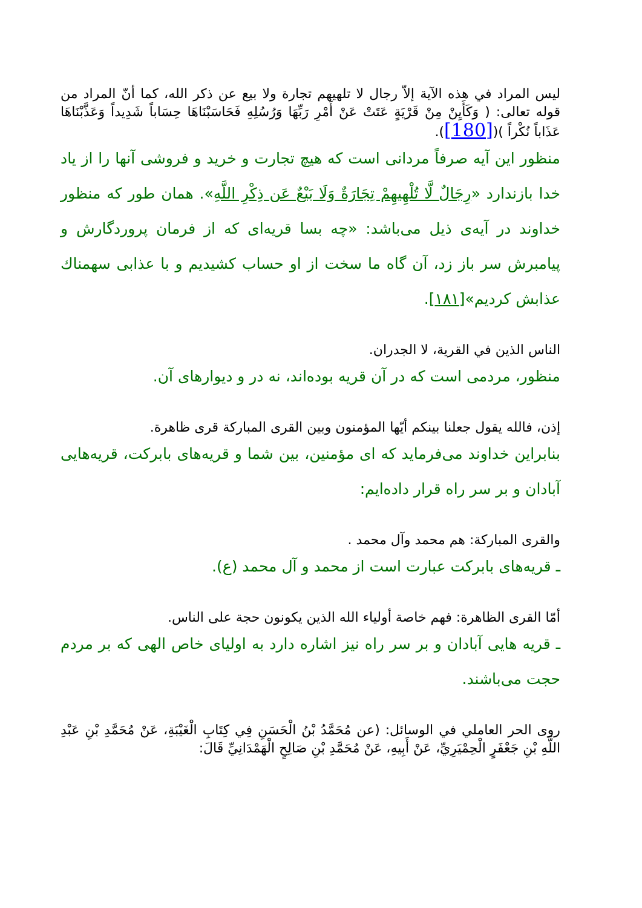ليس المراد في هذه الآية إلاّ رجال لا تلهيهم تجارة ولا بيع عن ذكر الله، كما أنّ المراد من قوله تعالى: ( وَكَأَيِنْ مِنْ قَرْيَةٍ عَتَتْ عَنْ أَمْرِ رَبِّهَا وَرُسُلِهِ فَحَاسَبْنَاهَا حِسَاباً شَدِيداً وَعَذَّبْنَاهَا عَذَاباً نُكْراً )([180]).
منظور اين آيه صرفاً مردانى است كه هيچ تجارت و خريد و فروشى آنها را از ياد خدا بازندارد «رِجَالٌ لَّا تُلْهِيهِمْ تِجَارَةٌ وَلَا بَيْعٌ عَن ذِكْرِ اللَّهِ». همان طور كه منظور خداوند در آيه‌ى ذيل مى‌باشد: «چه بسا قريه‌اى كه از فرمان پروردگارش و پيامبرش سر باز زد، آن گاه ما سخت از او حساب كشيديم و با عذابى سهمناك عذابش كرديم»[١٨١].
الناس الذين في القرية، لا الجدران.
منظور، مردمى است كه در آن قريه بوده‌اند، نه در و ديوارهاى آن.
إذن، فالله يقول جعلنا بينكم أيّها المؤمنون وبين القرى المباركة قرى ظاهرة.
بنابراين خداوند مى‌فرمايد كه اى مؤمنين، بين شما و قريه‌هاى بابركت، قريه‌هايى آبادان و بر سر راه قرار داده‌ايم:
والقرى المباركة: هم محمد وآل محمد .
ـ قريه‌هاى بابركت عبارت است از محمد و آل محمد (ع).
أمّا القرى الظاهرة: فهم خاصة أولياء الله الذين يكونون حجة على الناس.
ـ قريه هايى آبادان و بر سر راه نيز اشاره دارد به اولياى خاص الهى كه بر مردم حجت مى‌باشند.
روى الحر العاملي في الوسائل: (عن مُحَمَّدُ بْنُ الْحَسَنِ فِي كِتَابِ الْغَيْبَةِ، عَنْ مُحَمَّدِ بْنِ عَبْدِ اللَّهِ بْنِ جَعْفَرٍ الْحِمْيَرِيِّ، عَنْ أَبِيهِ، عَنْ مُحَمَّدِ بْنِ صَالِحٍ الْهَمْدَانِيِّ قَالَ: